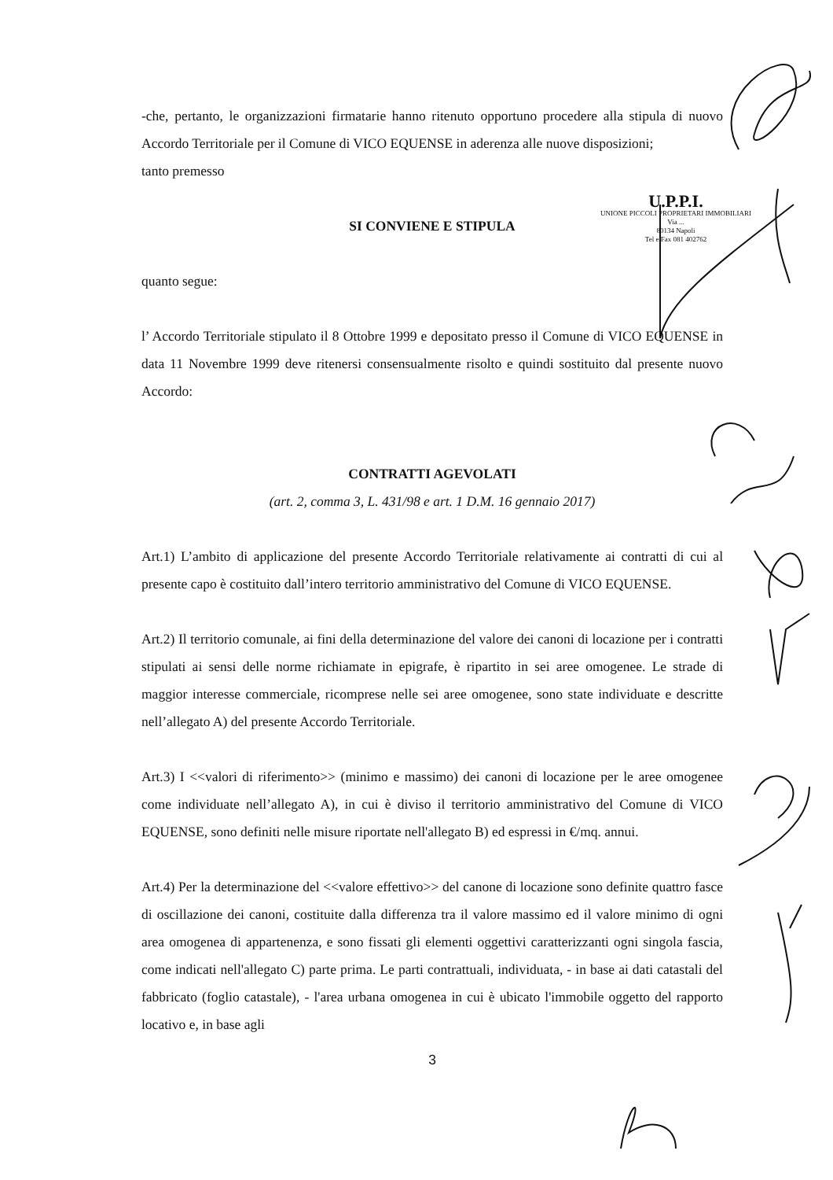U.P.P.I.
UNIONE PICCOLI PROPRIETARI IMMOBILIARI
Via ...
80134 Napoli
Tel e Fax 081 402762
-che, pertanto, le organizzazioni firmatarie hanno ritenuto opportuno procedere alla stipula di nuovo Accordo Territoriale per il Comune di VICO EQUENSE in aderenza alle nuove disposizioni;
tanto premesso
SI CONVIENE E STIPULA
quanto segue:
l’ Accordo Territoriale stipulato il 8 Ottobre 1999 e depositato presso il Comune di VICO EQUENSE in data 11 Novembre 1999 deve ritenersi consensualmente risolto e quindi sostituito dal presente nuovo Accordo:
CONTRATTI AGEVOLATI
(art. 2, comma 3, L. 431/98 e art. 1 D.M. 16 gennaio 2017)
Art.1) L’ambito di applicazione del presente Accordo Territoriale relativamente ai contratti di cui al presente capo è costituito dall’intero territorio amministrativo del Comune di VICO EQUENSE.
Art.2) Il territorio comunale, ai fini della determinazione del valore dei canoni di locazione per i contratti stipulati ai sensi delle norme richiamate in epigrafe, è ripartito in sei aree omogenee. Le strade di maggior interesse commerciale, ricomprese nelle sei aree omogenee, sono state individuate e descritte nell’allegato A) del presente Accordo Territoriale.
Art.3) I <<valori di riferimento>> (minimo e massimo) dei canoni di locazione per le aree omogenee come individuate nell’allegato A), in cui è diviso il territorio amministrativo del Comune di VICO EQUENSE, sono definiti nelle misure riportate nell'allegato B) ed espressi in €/mq. annui.
Art.4) Per la determinazione del <<valore effettivo>> del canone di locazione sono definite quattro fasce di oscillazione dei canoni, costituite dalla differenza tra il valore massimo ed il valore minimo di ogni area omogenea di appartenenza, e sono fissati gli elementi oggettivi caratterizzanti ogni singola fascia, come indicati nell'allegato C) parte prima. Le parti contrattuali, individuata, - in base ai dati catastali del fabbricato (foglio catastale), - l'area urbana omogenea in cui è ubicato l'immobile oggetto del rapporto locativo e, in base agli
3